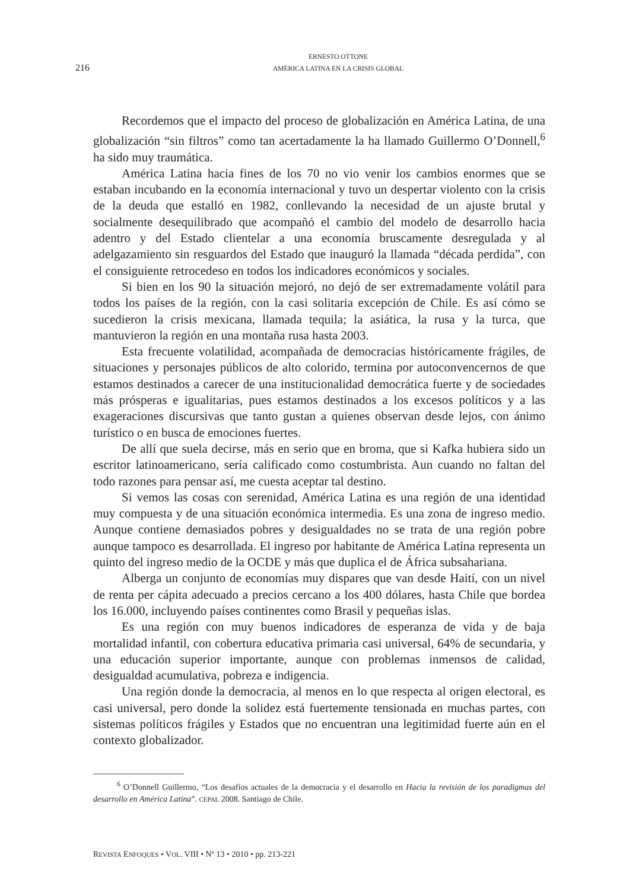216
ERNESTO OTTONE
AMÉRICA LATINA EN LA CRISIS GLOBAL
Recordemos que el impacto del proceso de globalización en América Latina, de una globalización “sin filtros” como tan acertadamente la ha llamado Guillermo O’Donnell,<sup>6</sup> ha sido muy traumática.
América Latina hacia fines de los 70 no vio venir los cambios enormes que se estaban incubando en la economía internacional y tuvo un despertar violento con la crisis de la deuda que estalló en 1982, conllevando la necesidad de un ajuste brutal y socialmente desequilibrado que acompañó el cambio del modelo de desarrollo hacia adentro y del Estado clientelar a una economía bruscamente desregulada y al adelgazamiento sin resguardos del Estado que inauguró la llamada “década perdida”, con el consiguiente retrocedeso en todos los indicadores económicos y sociales.
Si bien en los 90 la situación mejoró, no dejó de ser extremadamente volátil para todos los países de la región, con la casi solitaria excepción de Chile. Es así cómo se sucedieron la crisis mexicana, llamada tequila; la asiática, la rusa y la turca, que mantuvieron la región en una montaña rusa hasta 2003.
Esta frecuente volatilidad, acompañada de democracias históricamente frágiles, de situaciones y personajes públicos de alto colorido, termina por autoconvencernos de que estamos destinados a carecer de una institucionalidad democrática fuerte y de sociedades más prósperas e igualitarias, pues estamos destinados a los excesos políticos y a las exageraciones discursivas que tanto gustan a quienes observan desde lejos, con ánimo turístico o en busca de emociones fuertes.
De allí que suela decirse, más en serio que en broma, que si Kafka hubiera sido un escritor latinoamericano, sería calificado como costumbrista. Aun cuando no faltan del todo razones para pensar así, me cuesta aceptar tal destino.
Si vemos las cosas con serenidad, América Latina es una región de una identidad muy compuesta y de una situación económica intermedia. Es una zona de ingreso medio. Aunque contiene demasiados pobres y desigualdades no se trata de una región pobre aunque tampoco es desarrollada. El ingreso por habitante de América Latina representa un quinto del ingreso medio de la OCDE y más que duplica el de África subsahariana.
Alberga un conjunto de economías muy dispares que van desde Haití, con un nivel de renta per cápita adecuado a precios cercano a los 400 dólares, hasta Chile que bordea los 16.000, incluyendo países continentes como Brasil y pequeñas islas.
Es una región con muy buenos indicadores de esperanza de vida y de baja mortalidad infantil, con cobertura educativa primaria casi universal, 64% de secundaria, y una educación superior importante, aunque con problemas inmensos de calidad, desigualdad acumulativa, pobreza e indigencia.
Una región donde la democracia, al menos en lo que respecta al origen electoral, es casi universal, pero donde la solidez está fuertemente tensionada en muchas partes, con sistemas políticos frágiles y Estados que no encuentran una legitimidad fuerte aún en el contexto globalizador.
<sup>6</sup> O’Donnell Guillermo, “Los desafíos actuales de la democracia y el desarrollo en Hacia la revisión de los paradigmas del desarrollo en América Latina”. CEPAL 2008. Santiago de Chile.
REVISTA ENFOQUES • VOL. VIII • Nº 13 • 2010 • pp. 213-221